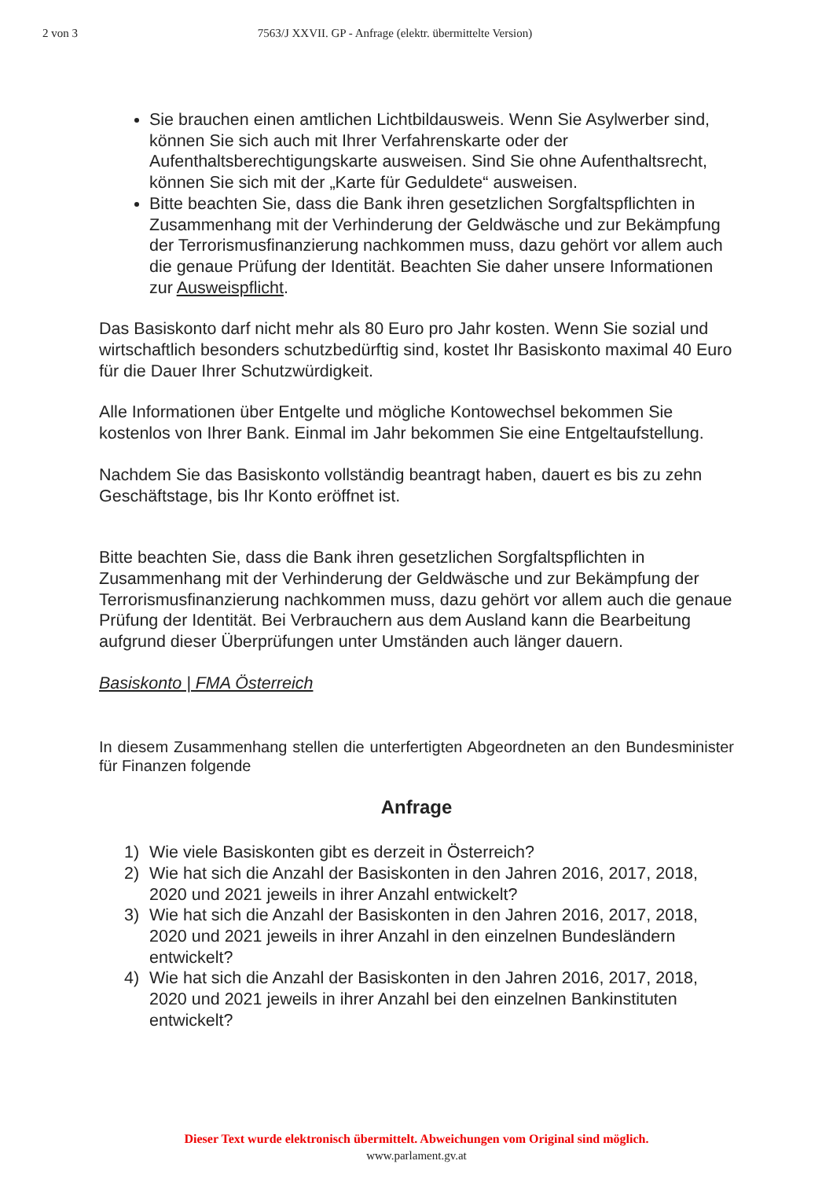2 von 3 7563/J XXVII. GP - Anfrage (elektr. übermittelte Version)
Sie brauchen einen amtlichen Lichtbildausweis. Wenn Sie Asylwerber sind, können Sie sich auch mit Ihrer Verfahrenskarte oder der Aufenthaltsberechtigungskarte ausweisen. Sind Sie ohne Aufenthaltsrecht, können Sie sich mit der „Karte für Geduldete“ ausweisen.
Bitte beachten Sie, dass die Bank ihren gesetzlichen Sorgfaltspflichten in Zusammenhang mit der Verhinderung der Geldwäsche und zur Bekämpfung der Terrorismusfinanzierung nachkommen muss, dazu gehört vor allem auch die genaue Prüfung der Identität. Beachten Sie daher unsere Informationen zur Ausweispflicht.
Das Basiskonto darf nicht mehr als 80 Euro pro Jahr kosten. Wenn Sie sozial und wirtschaftlich besonders schutzbedürftig sind, kostet Ihr Basiskonto maximal 40 Euro für die Dauer Ihrer Schutzwürdigkeit.
Alle Informationen über Entgelte und mögliche Kontowechsel bekommen Sie kostenlos von Ihrer Bank. Einmal im Jahr bekommen Sie eine Entgeltaufstellung.
Nachdem Sie das Basiskonto vollständig beantragt haben, dauert es bis zu zehn Geschäftstage, bis Ihr Konto eröffnet ist.
Bitte beachten Sie, dass die Bank ihren gesetzlichen Sorgfaltspflichten in Zusammenhang mit der Verhinderung der Geldwäsche und zur Bekämpfung der Terrorismusfinanzierung nachkommen muss, dazu gehört vor allem auch die genaue Prüfung der Identität. Bei Verbrauchern aus dem Ausland kann die Bearbeitung aufgrund dieser Überprüfungen unter Umständen auch länger dauern.
Basiskonto | FMA Österreich
In diesem Zusammenhang stellen die unterfertigten Abgeordneten an den Bundesminister für Finanzen folgende
Anfrage
1) Wie viele Basiskonten gibt es derzeit in Österreich?
2) Wie hat sich die Anzahl der Basiskonten in den Jahren 2016, 2017, 2018, 2020 und 2021 jeweils in ihrer Anzahl entwickelt?
3) Wie hat sich die Anzahl der Basiskonten in den Jahren 2016, 2017, 2018, 2020 und 2021 jeweils in ihrer Anzahl in den einzelnen Bundesländern entwickelt?
4) Wie hat sich die Anzahl der Basiskonten in den Jahren 2016, 2017, 2018, 2020 und 2021 jeweils in ihrer Anzahl bei den einzelnen Bankinstituten entwickelt?
Dieser Text wurde elektronisch übermittelt. Abweichungen vom Original sind möglich.
www.parlament.gv.at